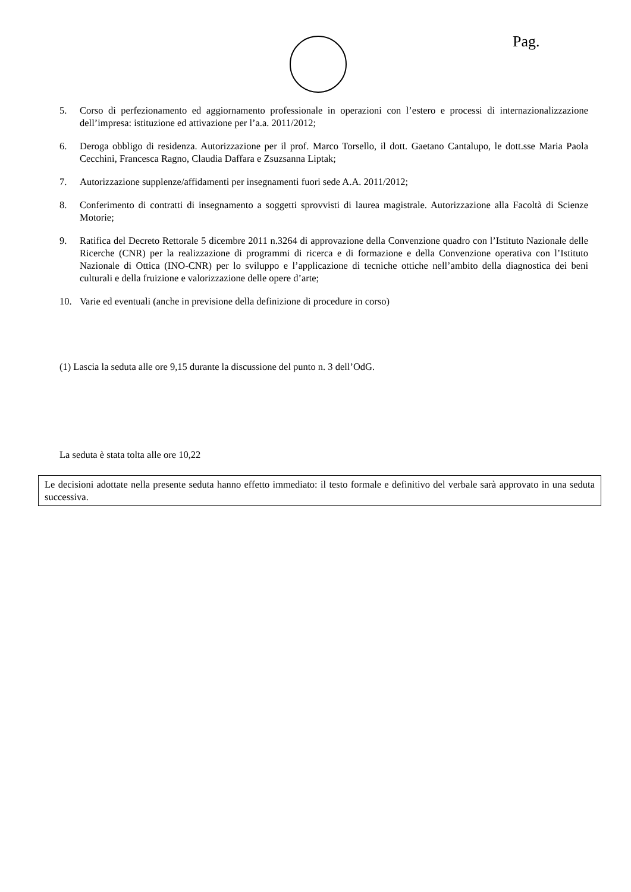Pag.
5. Corso di perfezionamento ed aggiornamento professionale in operazioni con l’estero e processi di internazionalizzazione dell’impresa: istituzione ed attivazione per l’a.a. 2011/2012;
6. Deroga obbligo di residenza. Autorizzazione per il prof. Marco Torsello, il dott. Gaetano Cantalupo, le dott.sse Maria Paola Cecchini, Francesca Ragno, Claudia Daffara e Zsuzsanna Liptak;
7. Autorizzazione supplenze/affidamenti per insegnamenti fuori sede A.A. 2011/2012;
8. Conferimento di contratti di insegnamento a soggetti sprovvisti di laurea magistrale. Autorizzazione alla Facoltà di Scienze Motorie;
9. Ratifica del Decreto Rettorale 5 dicembre 2011 n.3264 di approvazione della Convenzione quadro con l’Istituto Nazionale delle Ricerche (CNR) per la realizzazione di programmi di ricerca e di formazione e della Convenzione operativa con l’Istituto Nazionale di Ottica (INO-CNR) per lo sviluppo e l’applicazione di tecniche ottiche nell’ambito della diagnostica dei beni culturali e della fruizione e valorizzazione delle opere d’arte;
10. Varie ed eventuali (anche in previsione della definizione di procedure in corso)
(1) Lascia la seduta alle ore 9,15 durante la discussione del punto n. 3 dell’OdG.
La seduta è stata tolta alle ore 10,22
Le decisioni adottate nella presente seduta hanno effetto immediato: il testo formale e definitivo del verbale sarà approvato in una seduta successiva.